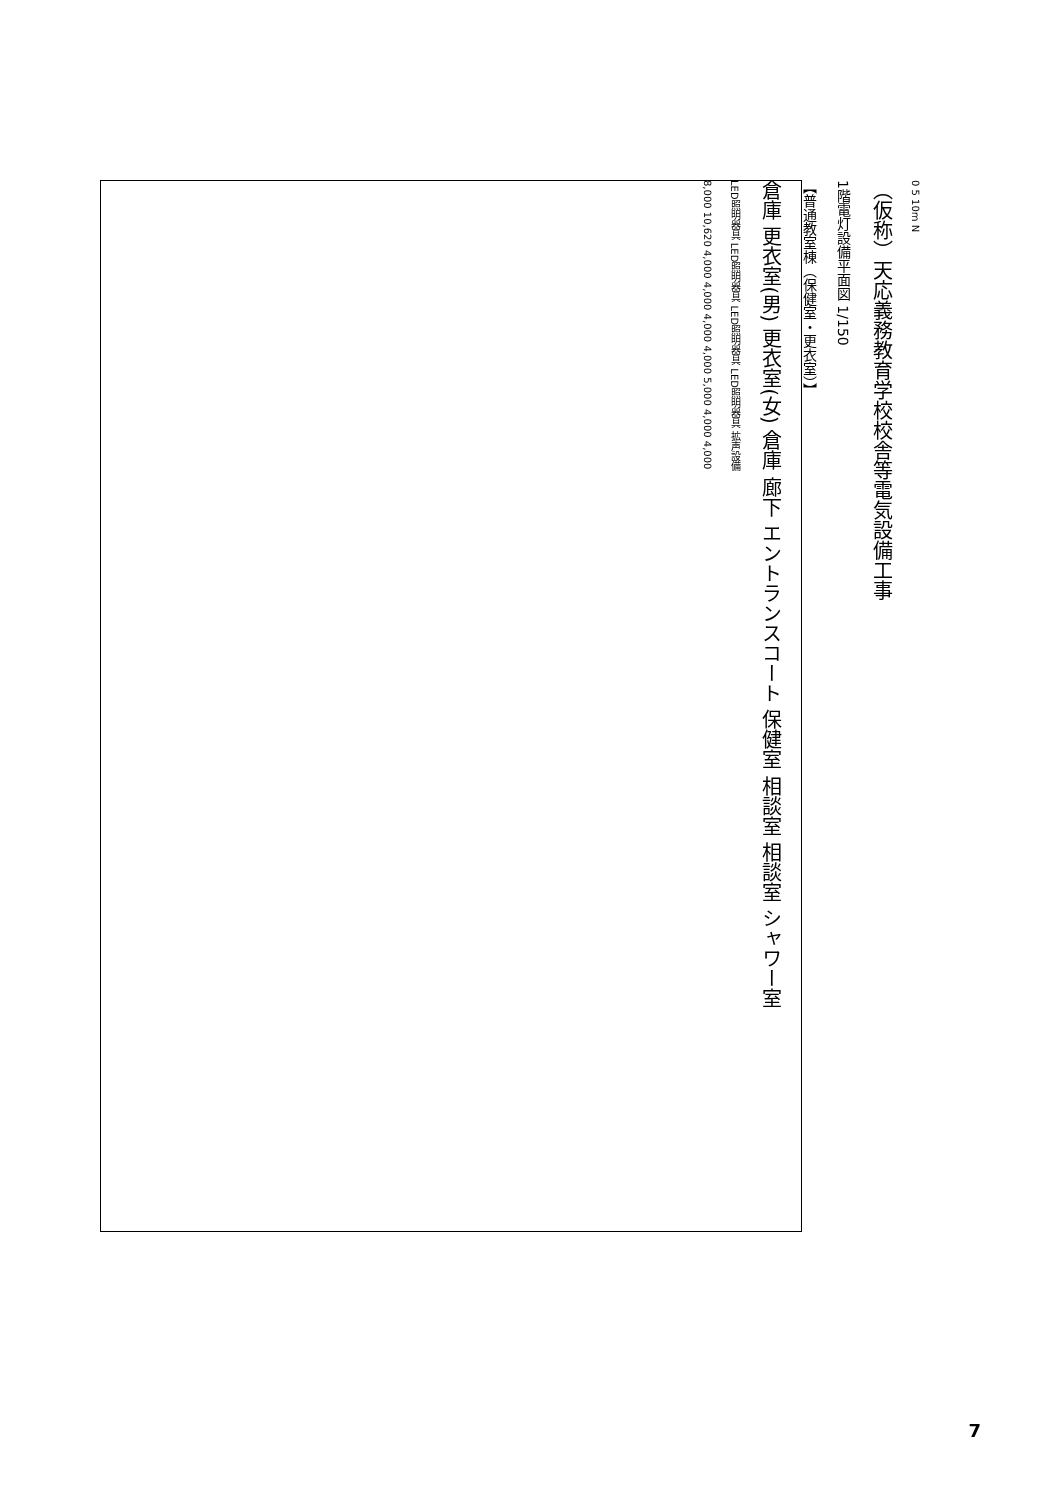8,000 10,620 4,000 4,000 4,000 4,000 5,000 4,000 4,000
LED照明器具 LED照明器具 LED照明器具 LED照明器具 拡声設備
倉庫 更衣室(男) 更衣室(女) 倉庫 廊下 エントランスコート 保健室 相談室 相談室 シャワー室
【普通教室棟（保健室・更衣室）】
1階電灯設備平面図 1/150
（仮称）天応義務教育学校校舎等電気設備工事
0 5 10m N
7